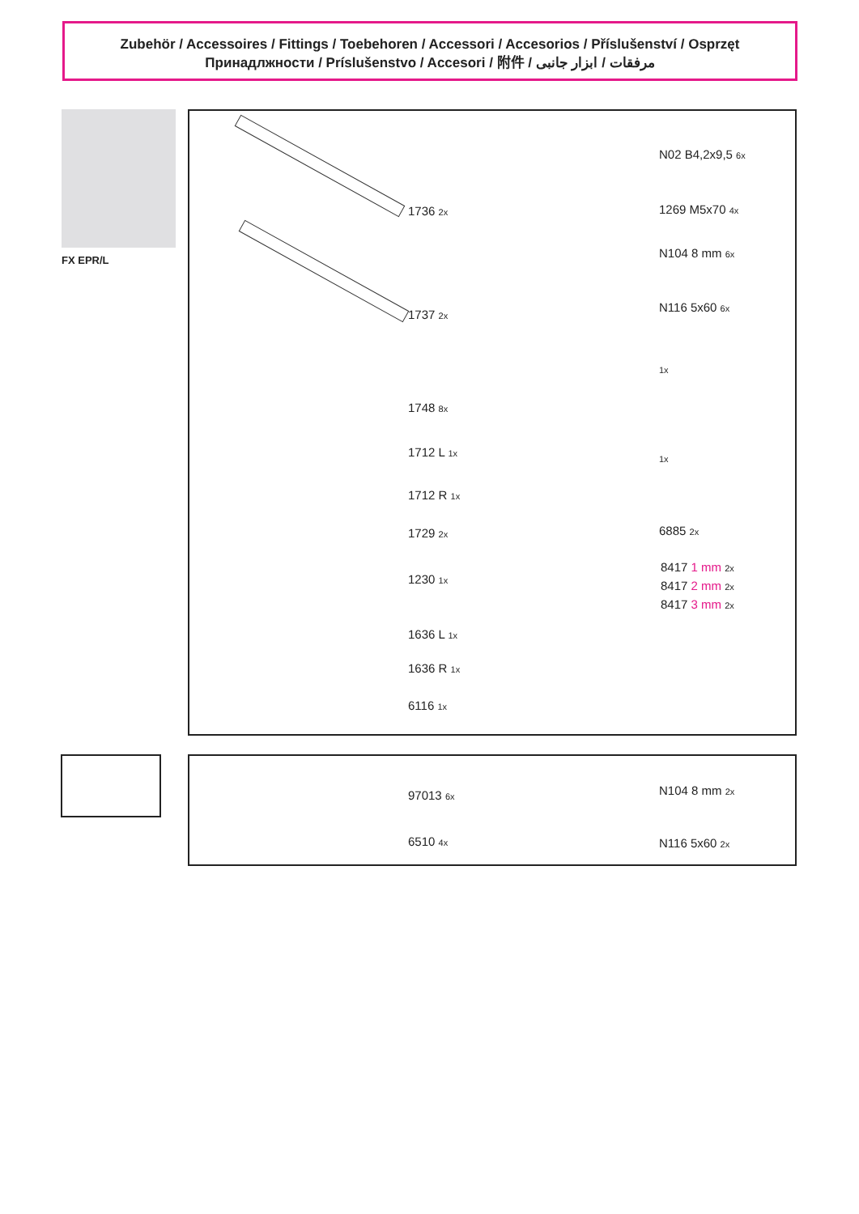Zubehör / Accessoires / Fittings / Toebehoren / Accessori / Accesorios / Příslušenství / Osprzęt
Принадлжности / Príslušenstvo / Accesori / 附件 / مرفقات / ابزار جانبی
FX EPR/L
1736 2x
1737 2x
1748 8x
1712 L 1x
1712 R 1x
1729 2x
1230 1x
1636 L 1x
1636 R 1x
6116 1x
N02 B4,2x9,5 6x
1269 M5x70 4x
N104 8 mm 6x
N116 5x60 6x
1x
1x
6885 2x
8417 1 mm 2x
8417 2 mm 2x
8417 3 mm 2x
97013 6x
6510 4x
N104 8 mm 2x
N116 5x60 2x